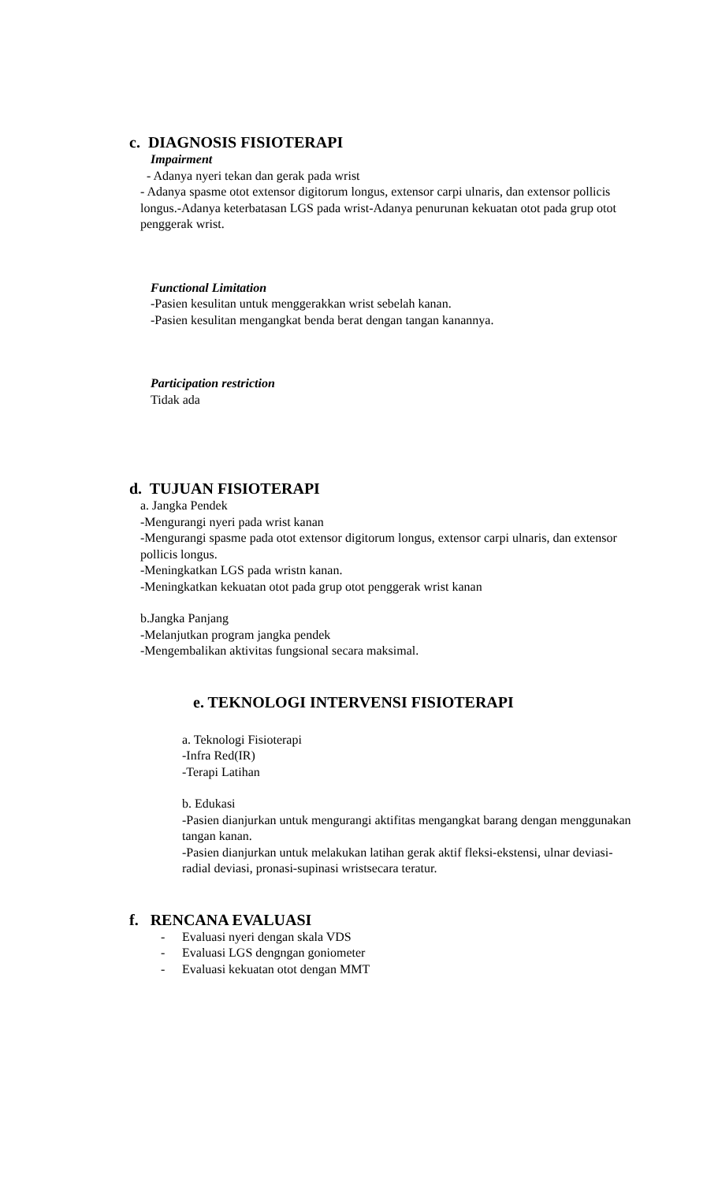c. DIAGNOSIS FISIOTERAPI
Impairment
- Adanya nyeri tekan dan gerak pada wrist
- Adanya spasme otot extensor digitorum longus, extensor carpi ulnaris, dan extensor pollicis longus.-Adanya keterbatasan LGS pada wrist-Adanya penurunan kekuatan otot pada grup otot penggerak wrist.
Functional Limitation
-Pasien kesulitan untuk menggerakkan wrist sebelah kanan.
-Pasien kesulitan mengangkat benda berat dengan tangan kanannya.
Participation restriction
Tidak ada
d. TUJUAN FISIOTERAPI
a. Jangka Pendek
-Mengurangi nyeri pada wrist kanan
-Mengurangi spasme pada otot extensor digitorum longus, extensor carpi ulnaris, dan extensor pollicis longus.
-Meningkatkan LGS pada wristn kanan.
-Meningkatkan kekuatan otot pada grup otot penggerak wrist kanan
b.Jangka Panjang
-Melanjutkan program jangka pendek
-Mengembalikan aktivitas fungsional secara maksimal.
e. TEKNOLOGI INTERVENSI FISIOTERAPI
a. Teknologi Fisioterapi
-Infra Red(IR)
-Terapi Latihan
b. Edukasi
-Pasien dianjurkan untuk mengurangi aktifitas mengangkat barang dengan menggunakan tangan kanan.
-Pasien dianjurkan untuk melakukan latihan gerak aktif fleksi-ekstensi, ulnar deviasi-radial deviasi, pronasi-supinasi wristsecara teratur.
f. RENCANA EVALUASI
- Evaluasi nyeri dengan skala VDS
- Evaluasi LGS dengngan goniometer
- Evaluasi kekuatan otot dengan MMT